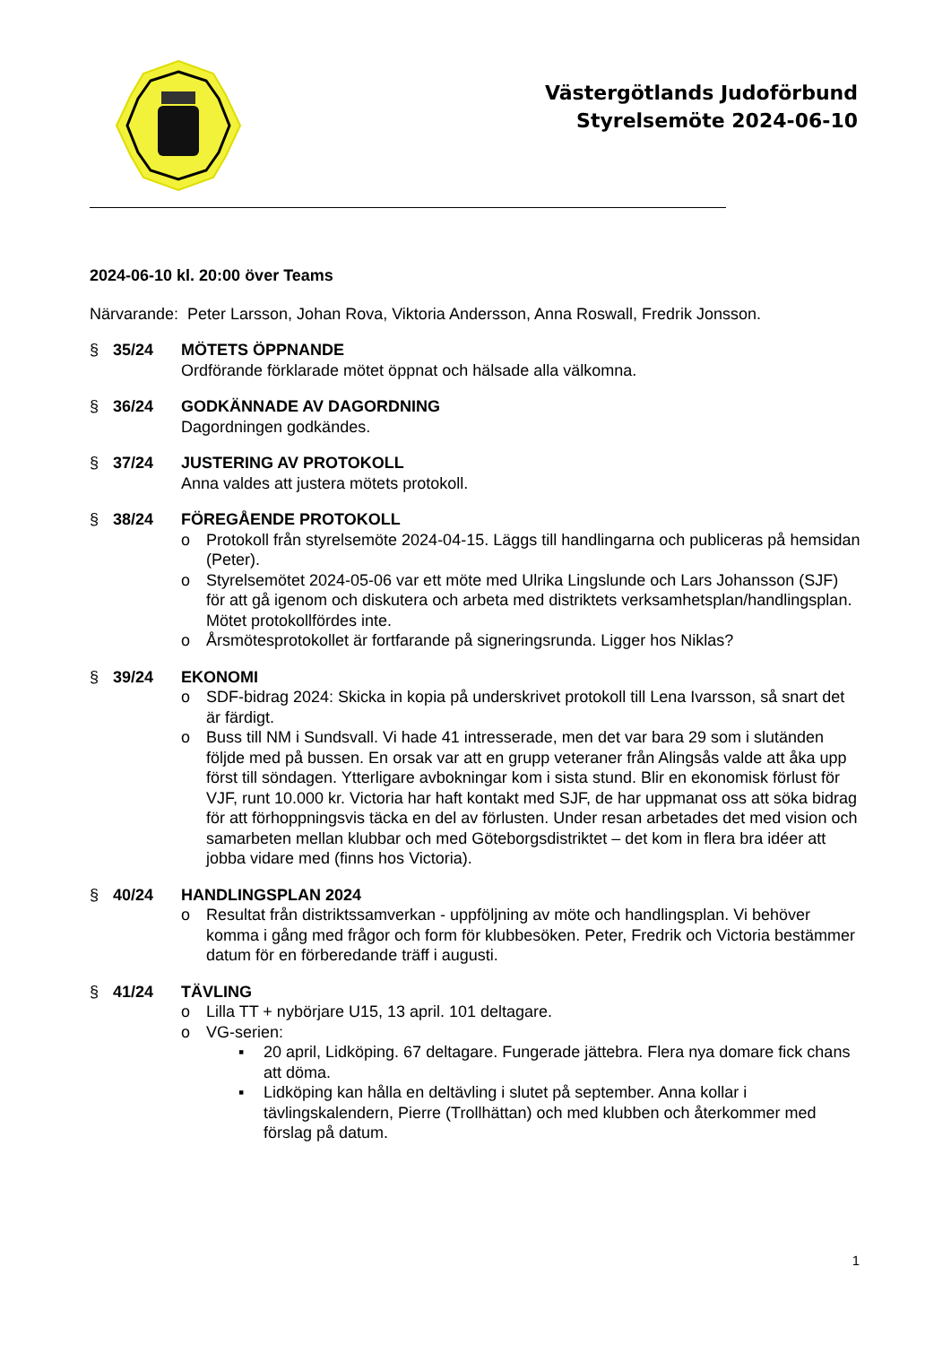Västergötlands Judoförbund
Styrelsemöte 2024-06-10
2024-06-10 kl. 20:00 över Teams
Närvarande: Peter Larsson, Johan Rova, Viktoria Andersson, Anna Roswall, Fredrik Jonsson.
§ 35/24 MÖTETS ÖPPNANDE
Ordförande förklarade mötet öppnat och hälsade alla välkomna.
§ 36/24 GODKÄNNADE AV DAGORDNING
Dagordningen godkändes.
§ 37/24 JUSTERING AV PROTOKOLL
Anna valdes att justera mötets protokoll.
§ 38/24 FÖREGÅENDE PROTOKOLL
o Protokoll från styrelsemöte 2024-04-15. Läggs till handlingarna och publiceras på hemsidan (Peter).
o Styrelsemötet 2024-05-06 var ett möte med Ulrika Lingslunde och Lars Johansson (SJF) för att gå igenom och diskutera och arbeta med distriktets verksamhetsplan/handlingsplan. Mötet protokollfördes inte.
o Årsmötesprotokollet är fortfarande på signeringsrunda. Ligger hos Niklas?
§ 39/24 EKONOMI
o SDF-bidrag 2024: Skicka in kopia på underskrivet protokoll till Lena Ivarsson, så snart det är färdigt.
o Buss till NM i Sundsvall. Vi hade 41 intresserade, men det var bara 29 som i slutänden följde med på bussen. En orsak var att en grupp veteraner från Alingsås valde att åka upp först till söndagen. Ytterligare avbokningar kom i sista stund. Blir en ekonomisk förlust för VJF, runt 10.000 kr. Victoria har haft kontakt med SJF, de har uppmanat oss att söka bidrag för att förhoppningsvis täcka en del av förlusten. Under resan arbetades det med vision och samarbeten mellan klubbar och med Göteborgsdistriktet – det kom in flera bra idéer att jobba vidare med (finns hos Victoria).
§ 40/24 HANDLINGSPLAN 2024
o Resultat från distriktssamverkan - uppföljning av möte och handlingsplan. Vi behöver komma i gång med frågor och form för klubbesöken. Peter, Fredrik och Victoria bestämmer datum för en förberedande träff i augusti.
§ 41/24 TÄVLING
o Lilla TT + nybörjare U15, 13 april. 101 deltagare.
o VG-serien:
▪ 20 april, Lidköping. 67 deltagare. Fungerade jättebra. Flera nya domare fick chans att döma.
▪ Lidköping kan hålla en deltävling i slutet på september. Anna kollar i tävlingskalendern, Pierre (Trollhättan) och med klubben och återkommer med förslag på datum.
1